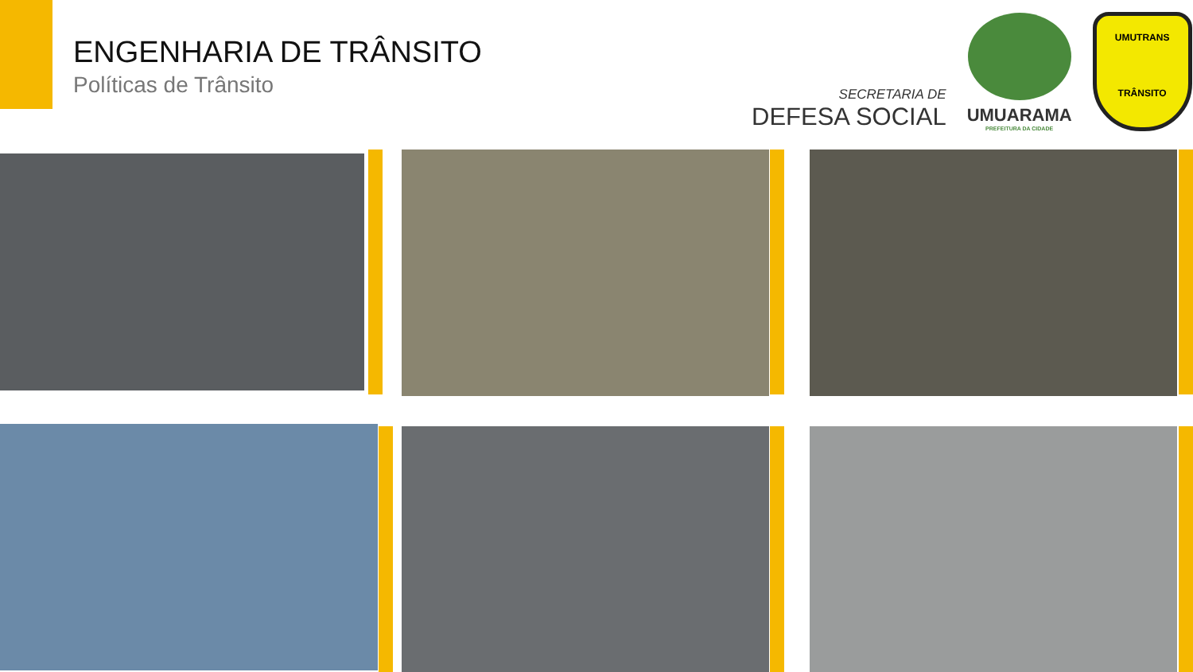ENGENHARIA DE TRÂNSITO
Políticas de Trânsito
SECRETARIA DE
DEFESA SOCIAL
UMUARAMA
PREFEITURA DA CIDADE
UMUTRANS
TRÂNSITO